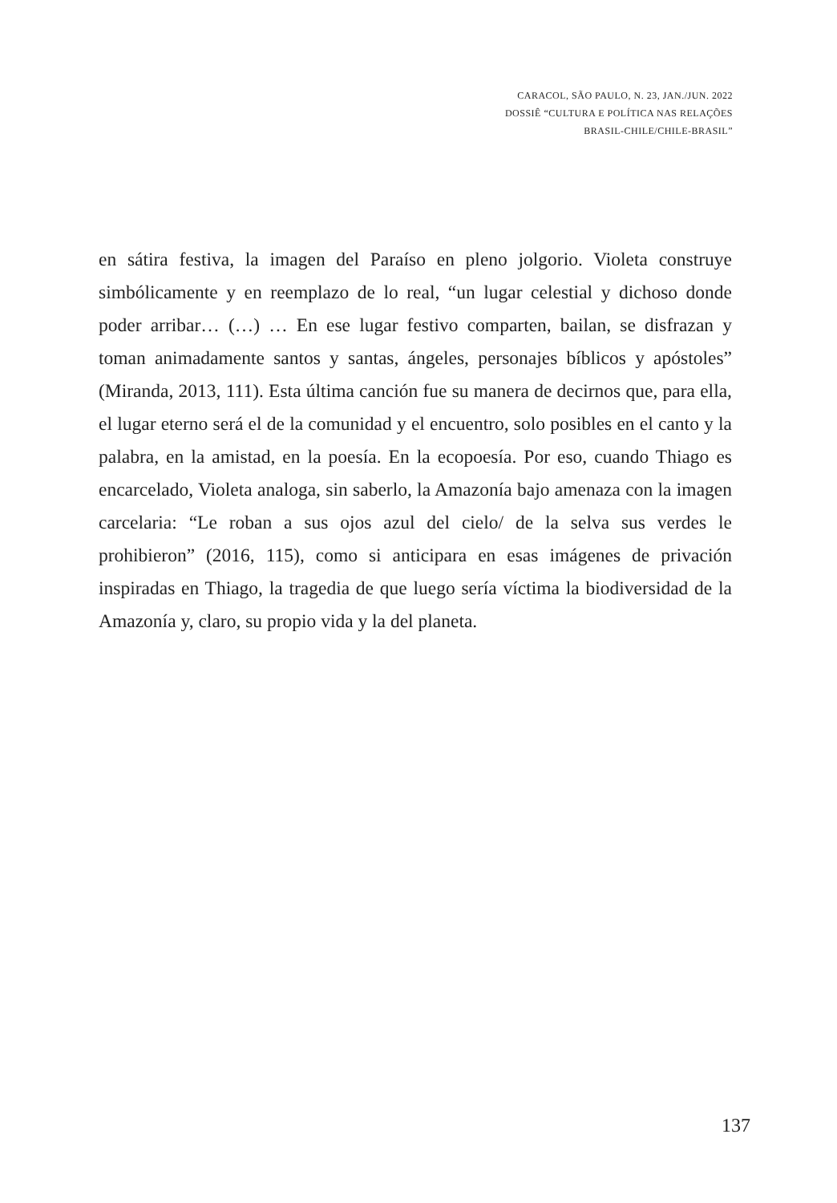CARACOL, SÃO PAULO, N. 23, JAN./JUN. 2022
DOSSIÊ “CULTURA E POLÍTICA NAS RELAÇÕES
BRASIL-CHILE/CHILE-BRASIL”
en sátira festiva, la imagen del Paraíso en pleno jolgorio. Violeta construye simbólicamente y en reemplazo de lo real, “un lugar celestial y dichoso donde poder arribar… (…) … En ese lugar festivo comparten, bailan, se disfrazan y toman animadamente santos y santas, ángeles, personajes bíblicos y apóstoles” (Miranda, 2013, 111). Esta última canción fue su manera de decirnos que, para ella, el lugar eterno será el de la comunidad y el encuentro, solo posibles en el canto y la palabra, en la amistad, en la poesía. En la ecopoesía. Por eso, cuando Thiago es encarcelado, Violeta analoga, sin saberlo, la Amazonía bajo amenaza con la imagen carcelaria: “Le roban a sus ojos azul del cielo/ de la selva sus verdes le prohibieron” (2016, 115), como si anticipara en esas imágenes de privación inspiradas en Thiago, la tragedia de que luego sería víctima la biodiversidad de la Amazonía y, claro, su propio vida y la del planeta.
137